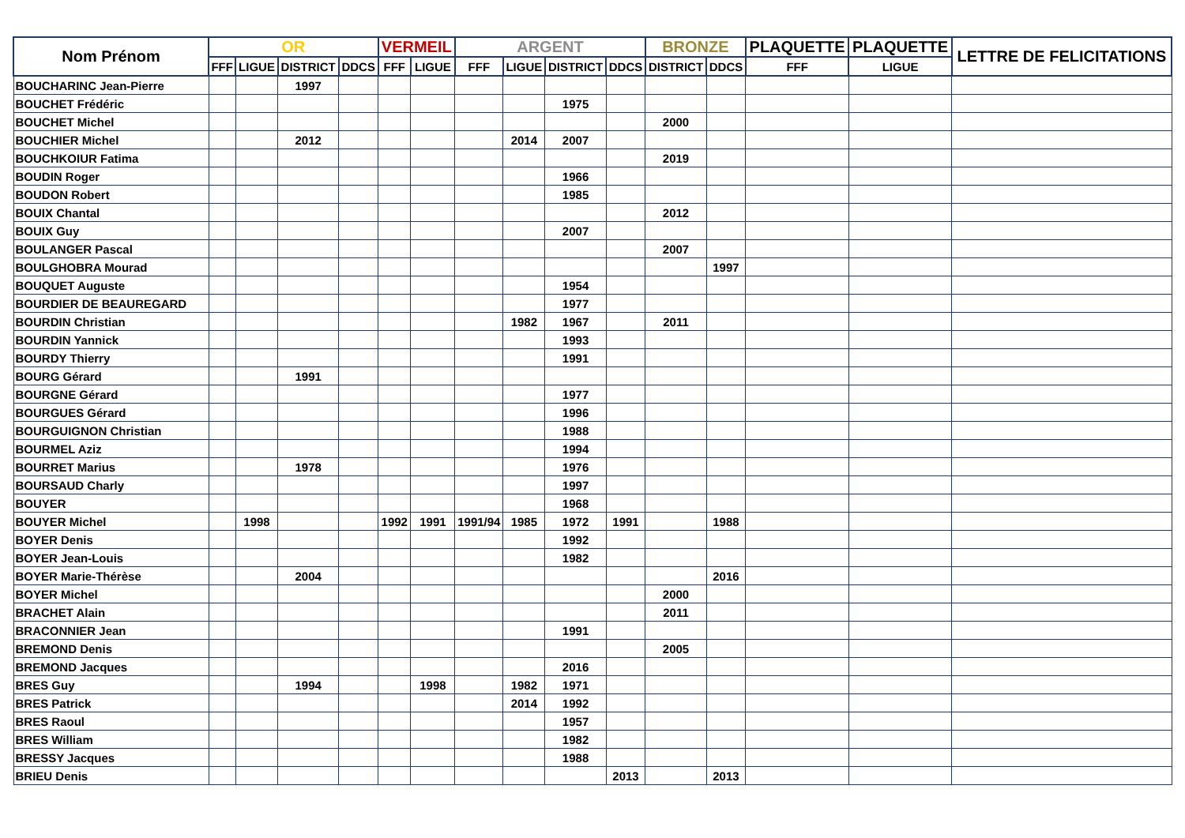| Nom Prénom | OR | | | | VERMEIL | | ARGENT | | | | BRONZE | | PLAQUETTE | PLAQUETTE | LETTRE DE FELICITATIONS |
| --- | --- | --- | --- | --- | --- | --- | --- | --- | --- | --- | --- | --- | --- | --- | --- |
| | FFF | LIGUE | DISTRICT | DDCS | FFF | LIGUE | FFF | LIGUE | DISTRICT | DDCS | DISTRICT | DDCS | FFF | LIGUE | |
| BOUCHARINC Jean-Pierre | | | 1997 | | | | | | | | | | | | |
| BOUCHET Frédéric | | | | | | | | | 1975 | | | | | | |
| BOUCHET Michel | | | | | | | | | | | 2000 | | | | |
| BOUCHIER Michel | | | 2012 | | | | | 2014 | 2007 | | | | | | |
| BOUCHKOIUR Fatima | | | | | | | | | | | 2019 | | | | |
| BOUDIN Roger | | | | | | | | | 1966 | | | | | | |
| BOUDON Robert | | | | | | | | | 1985 | | | | | | |
| BOUIX Chantal | | | | | | | | | | | 2012 | | | | |
| BOUIX Guy | | | | | | | | | 2007 | | | | | | |
| BOULANGER Pascal | | | | | | | | | | | 2007 | | | | |
| BOULGHOBRA Mourad | | | | | | | | | | | | 1997 | | | |
| BOUQUET Auguste | | | | | | | | | 1954 | | | | | | |
| BOURDIER DE BEAUREGARD | | | | | | | | | 1977 | | | | | | |
| BOURDIN Christian | | | | | | | | 1982 | 1967 | | 2011 | | | | |
| BOURDIN Yannick | | | | | | | | | 1993 | | | | | | |
| BOURDY Thierry | | | | | | | | | 1991 | | | | | | |
| BOURG Gérard | | | 1991 | | | | | | | | | | | | |
| BOURGNE Gérard | | | | | | | | | 1977 | | | | | | |
| BOURGUES Gérard | | | | | | | | | 1996 | | | | | | |
| BOURGUIGNON Christian | | | | | | | | | 1988 | | | | | | |
| BOURMEL Aziz | | | | | | | | | 1994 | | | | | | |
| BOURRET Marius | | | 1978 | | | | | | 1976 | | | | | | |
| BOURSAUD Charly | | | | | | | | | 1997 | | | | | | |
| BOUYER | | | | | | | | | 1968 | | | | | | |
| BOUYER Michel | | 1998 | | | 1992 | 1991 | 1991/94 | 1985 | 1972 | 1991 | | 1988 | | | |
| BOYER Denis | | | | | | | | | 1992 | | | | | | |
| BOYER Jean-Louis | | | | | | | | | 1982 | | | | | | |
| BOYER Marie-Thérèse | | | 2004 | | | | | | | | | 2016 | | | |
| BOYER Michel | | | | | | | | | | | 2000 | | | | |
| BRACHET Alain | | | | | | | | | | | 2011 | | | | |
| BRACONNIER Jean | | | | | | | | | 1991 | | | | | | |
| BREMOND Denis | | | | | | | | | | | 2005 | | | | |
| BREMOND Jacques | | | | | | | | | 2016 | | | | | | |
| BRES Guy | | | 1994 | | | 1998 | | 1982 | 1971 | | | | | | |
| BRES Patrick | | | | | | | | 2014 | 1992 | | | | | | |
| BRES Raoul | | | | | | | | | 1957 | | | | | | |
| BRES William | | | | | | | | | 1982 | | | | | | |
| BRESSY Jacques | | | | | | | | | 1988 | | | | | | |
| BRIEU Denis | | | | | | | | | | 2013 | | 2013 | | | |